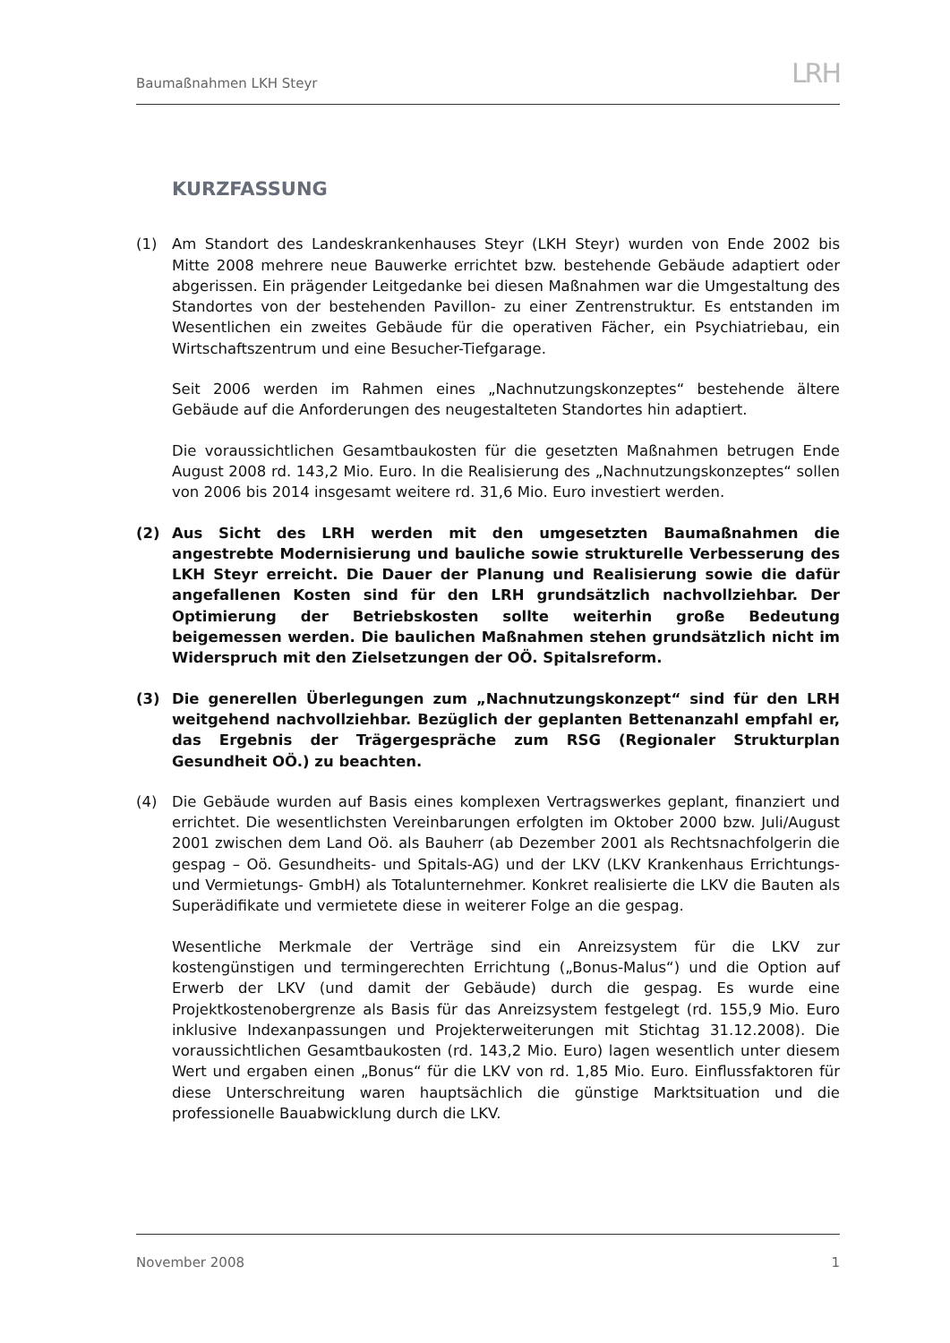Baumaßnahmen LKH Steyr LRH
KURZFASSUNG
(1) Am Standort des Landeskrankenhauses Steyr (LKH Steyr) wurden von Ende 2002 bis Mitte 2008 mehrere neue Bauwerke errichtet bzw. bestehende Gebäude adaptiert oder abgerissen. Ein prägender Leitgedanke bei diesen Maßnahmen war die Umgestaltung des Standortes von der bestehenden Pavillon- zu einer Zentrenstruktur. Es entstanden im Wesentlichen ein zweites Gebäude für die operativen Fächer, ein Psychiatriebau, ein Wirtschaftszentrum und eine Besucher-Tiefgarage.
Seit 2006 werden im Rahmen eines „Nachnutzungskonzeptes“ bestehende ältere Gebäude auf die Anforderungen des neugestalteten Standortes hin adaptiert.
Die voraussichtlichen Gesamtbaukosten für die gesetzten Maßnahmen betrugen Ende August 2008 rd. 143,2 Mio. Euro. In die Realisierung des „Nachnutzungskonzeptes“ sollen von 2006 bis 2014 insgesamt weitere rd. 31,6 Mio. Euro investiert werden.
(2) Aus Sicht des LRH werden mit den umgesetzten Baumaßnahmen die angestrebte Modernisierung und bauliche sowie strukturelle Verbesserung des LKH Steyr erreicht. Die Dauer der Planung und Realisierung sowie die dafür angefallenen Kosten sind für den LRH grundsätzlich nachvollziehbar. Der Optimierung der Betriebskosten sollte weiterhin große Bedeutung beigemessen werden. Die baulichen Maßnahmen stehen grundsätzlich nicht im Widerspruch mit den Zielsetzungen der OÖ. Spitalsreform.
(3) Die generellen Überlegungen zum „Nachnutzungskonzept“ sind für den LRH weitgehend nachvollziehbar. Bezüglich der geplanten Bettenanzahl empfahl er, das Ergebnis der Trägergespräche zum RSG (Regionaler Strukturplan Gesundheit OÖ.) zu beachten.
(4) Die Gebäude wurden auf Basis eines komplexen Vertragswerkes geplant, finanziert und errichtet. Die wesentlichsten Vereinbarungen erfolgten im Oktober 2000 bzw. Juli/August 2001 zwischen dem Land Oö. als Bauherr (ab Dezember 2001 als Rechtsnachfolgerin die gespag – Oö. Gesundheits- und Spitals-AG) und der LKV (LKV Krankenhaus Errichtungs- und Vermietungs- GmbH) als Totalunternehmer. Konkret realisierte die LKV die Bauten als Superädifikate und vermietete diese in weiterer Folge an die gespag.
Wesentliche Merkmale der Verträge sind ein Anreizsystem für die LKV zur kostengünstigen und termingerechten Errichtung („Bonus-Malus“) und die Option auf Erwerb der LKV (und damit der Gebäude) durch die gespag. Es wurde eine Projektkostenobergrenze als Basis für das Anreizsystem festgelegt (rd. 155,9 Mio. Euro inklusive Indexanpassungen und Projekterweiterungen mit Stichtag 31.12.2008). Die voraussichtlichen Gesamtbaukosten (rd. 143,2 Mio. Euro) lagen wesentlich unter diesem Wert und ergaben einen „Bonus“ für die LKV von rd. 1,85 Mio. Euro. Einflussfaktoren für diese Unterschreitung waren hauptsächlich die günstige Marktsituation und die professionelle Bauabwicklung durch die LKV.
November 2008 1